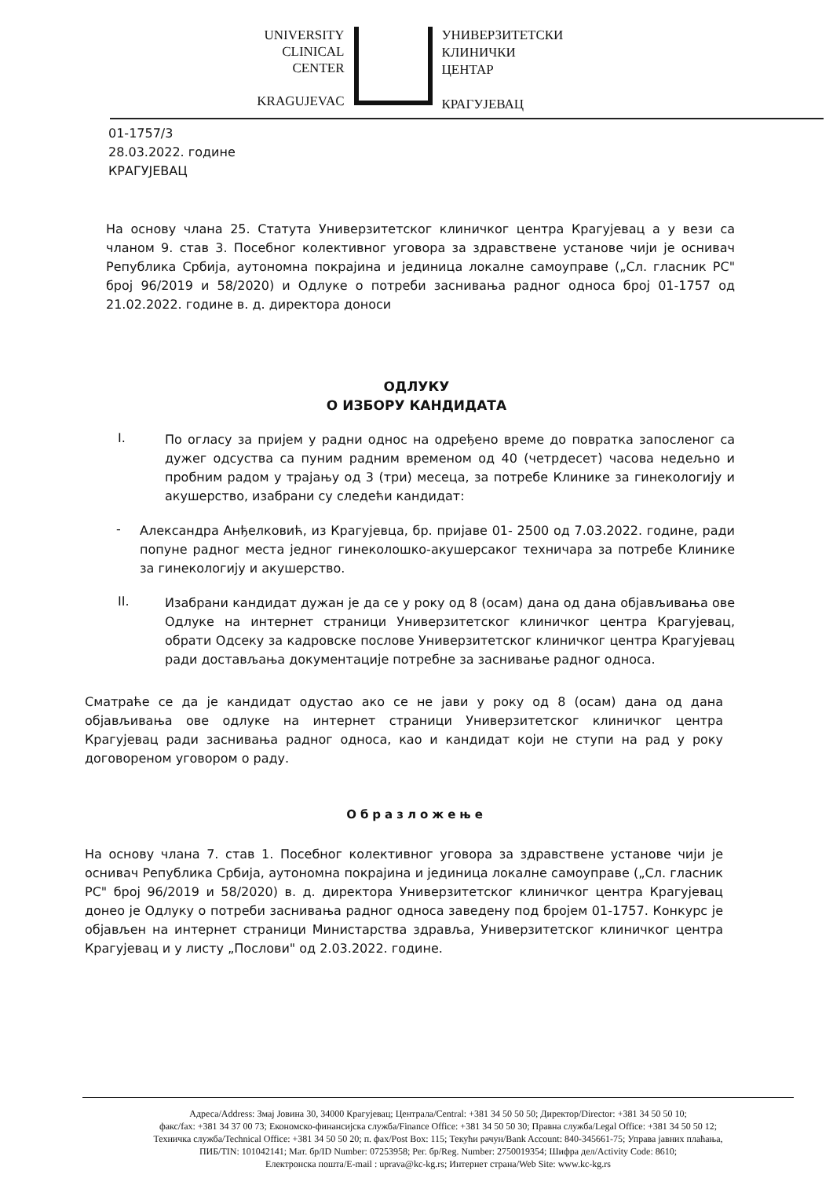UNIVERSITY
CLINICAL
CENTER
KRAGUJEVAC
УНИВЕРЗИТЕТСКИ
КЛИНИЧКИ
ЦЕНТАР
КРАГУЈЕВАЦ
01-1757/3
28.03.2022. године
КРАГУЈЕВАЦ
На основу члана 25. Статута Универзитетског клиничког центра Крагујевац а у вези са чланом 9. став 3. Посебног колективног уговора за здравствене установе чији је оснивач Република Србија, аутономна покрајина и јединица локалне самоуправе („Сл. гласник РС" број 96/2019 и 58/2020) и Одлуке о потреби заснивања радног односа број 01-1757 од 21.02.2022. године в. д. директора доноси
ОДЛУКУ
О ИЗБОРУ КАНДИДАТА
I.
По огласу за пријем у радни однос на одређено време до повратка запосленог са дужег одсуства са пуним радним временом од 40 (четрдесет) часова недељно и пробним радом у трајању од 3 (три) месеца, за потребе Клинике за гинекологију и акушерство, изабрани су следећи кандидат:
-
Александра Анђелковић, из Крагујевца, бр. пријаве 01- 2500 од 7.03.2022. године, ради попуне радног места једног гинеколошко-акушерсаког техничара за потребе Клинике за гинекологију и акушерство.
II.
Изабрани кандидат дужан је да се у року од 8 (осам) дана од дана објављивања ове Одлуке на интернет страници Универзитетског клиничког центра Крагујевац, обрати Одсеку за кадровске послове Универзитетског клиничког центра Крагујевац ради достављања документације потребне за заснивање радног односа.
Сматраће се да је кандидат одустао ако се не јави у року од 8 (осам) дана од дана објављивања ове одлуке на интернет страници Универзитетског клиничког центра Крагујевац ради заснивања радног односа, као и кандидат који не ступи на рад у року договореном уговором о раду.
Образложење
На основу члана 7. став 1. Посебног колективног уговора за здравствене установе чији је оснивач Република Србија, аутономна покрајина и јединица локалне самоуправе („Сл. гласник РС" број 96/2019 и 58/2020) в. д. директора Универзитетског клиничког центра Крагујевац донео је Одлуку о потреби заснивања радног односа заведену под бројем 01-1757. Конкурс је објављен на интернет страници Министарства здравља, Универзитетског клиничког центра Крагујевац и у листу „Послови" од 2.03.2022. године.
Адреса/Address: Змај Јовина 30, 34000 Крагујевац; Централа/Central: +381 34 50 50 50; Директор/Director: +381 34 50 50 10;
факс/fax: +381 34 37 00 73; Економско-финансијска служба/Finance Office: +381 34 50 50 30; Правна служба/Legal Office: +381 34 50 50 12;
Техничка служба/Technical Office: +381 34 50 50 20; п. фах/Post Box: 115; Текући рачун/Bank Account: 840-345661-75; Управа јавних плаћања,
ПИБ/TIN: 101042141; Мат. бр/ID Number: 07253958; Рег. бр/Reg. Number: 2750019354; Шифра дел/Activity Code: 8610;
Електронска пошта/E-mail : uprava@kc-kg.rs; Интернет страна/Web Site: www.kc-kg.rs